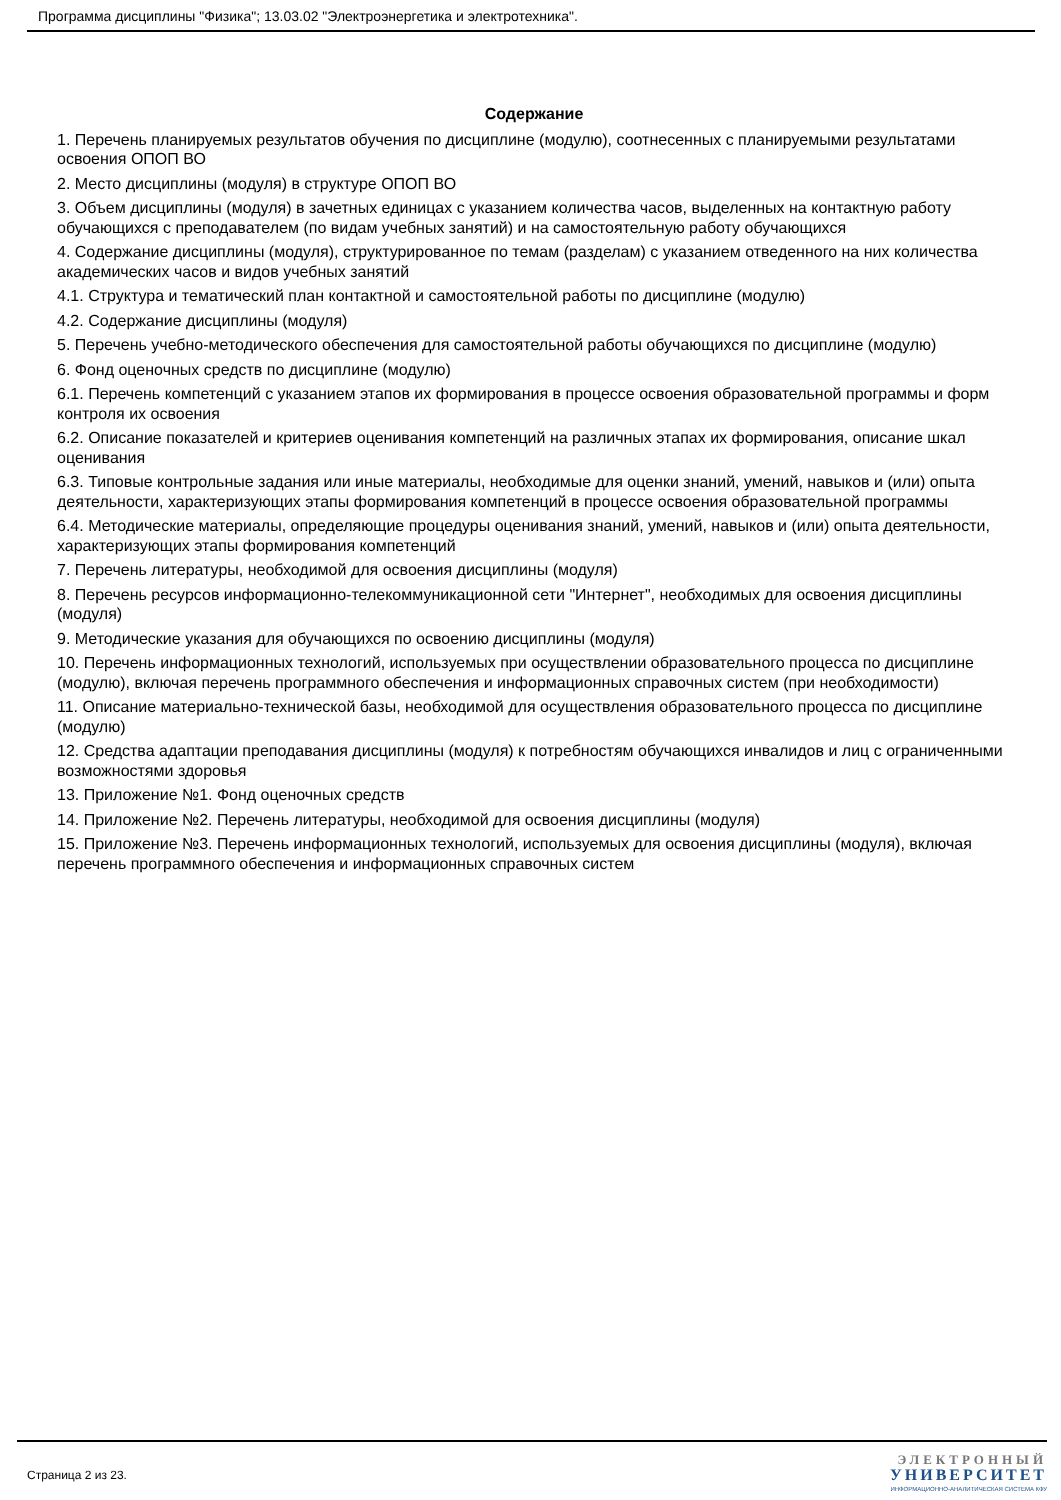Программа дисциплины "Физика"; 13.03.02 "Электроэнергетика и электротехника".
Содержание
1. Перечень планируемых результатов обучения по дисциплине (модулю), соотнесенных с планируемыми результатами освоения ОПОП ВО
2. Место дисциплины (модуля) в структуре ОПОП ВО
3. Объем дисциплины (модуля) в зачетных единицах с указанием количества часов, выделенных на контактную работу обучающихся с преподавателем (по видам учебных занятий) и на самостоятельную работу обучающихся
4. Содержание дисциплины (модуля), структурированное по темам (разделам) с указанием отведенного на них количества академических часов и видов учебных занятий
4.1. Структура и тематический план контактной и самостоятельной работы по дисциплине (модулю)
4.2. Содержание дисциплины (модуля)
5. Перечень учебно-методического обеспечения для самостоятельной работы обучающихся по дисциплине (модулю)
6. Фонд оценочных средств по дисциплине (модулю)
6.1. Перечень компетенций с указанием этапов их формирования в процессе освоения образовательной программы и форм контроля их освоения
6.2. Описание показателей и критериев оценивания компетенций на различных этапах их формирования, описание шкал оценивания
6.3. Типовые контрольные задания или иные материалы, необходимые для оценки знаний, умений, навыков и (или) опыта деятельности, характеризующих этапы формирования компетенций в процессе освоения образовательной программы
6.4. Методические материалы, определяющие процедуры оценивания знаний, умений, навыков и (или) опыта деятельности, характеризующих этапы формирования компетенций
7. Перечень литературы, необходимой для освоения дисциплины (модуля)
8. Перечень ресурсов информационно-телекоммуникационной сети "Интернет", необходимых для освоения дисциплины (модуля)
9. Методические указания для обучающихся по освоению дисциплины (модуля)
10. Перечень информационных технологий, используемых при осуществлении образовательного процесса по дисциплине (модулю), включая перечень программного обеспечения и информационных справочных систем (при необходимости)
11. Описание материально-технической базы, необходимой для осуществления образовательного процесса по дисциплине (модулю)
12. Средства адаптации преподавания дисциплины (модуля) к потребностям обучающихся инвалидов и лиц с ограниченными возможностями здоровья
13. Приложение №1. Фонд оценочных средств
14. Приложение №2. Перечень литературы, необходимой для освоения дисциплины (модуля)
15. Приложение №3. Перечень информационных технологий, используемых для освоения дисциплины (модуля), включая перечень программного обеспечения и информационных справочных систем
Страница 2 из 23.
ЭЛЕКТРОННЫЙ
УНИВЕРСИТЕТ
ИНФОРМАЦИОННО-АНАЛИТИЧЕСКАЯ СИСТЕМА КФУ